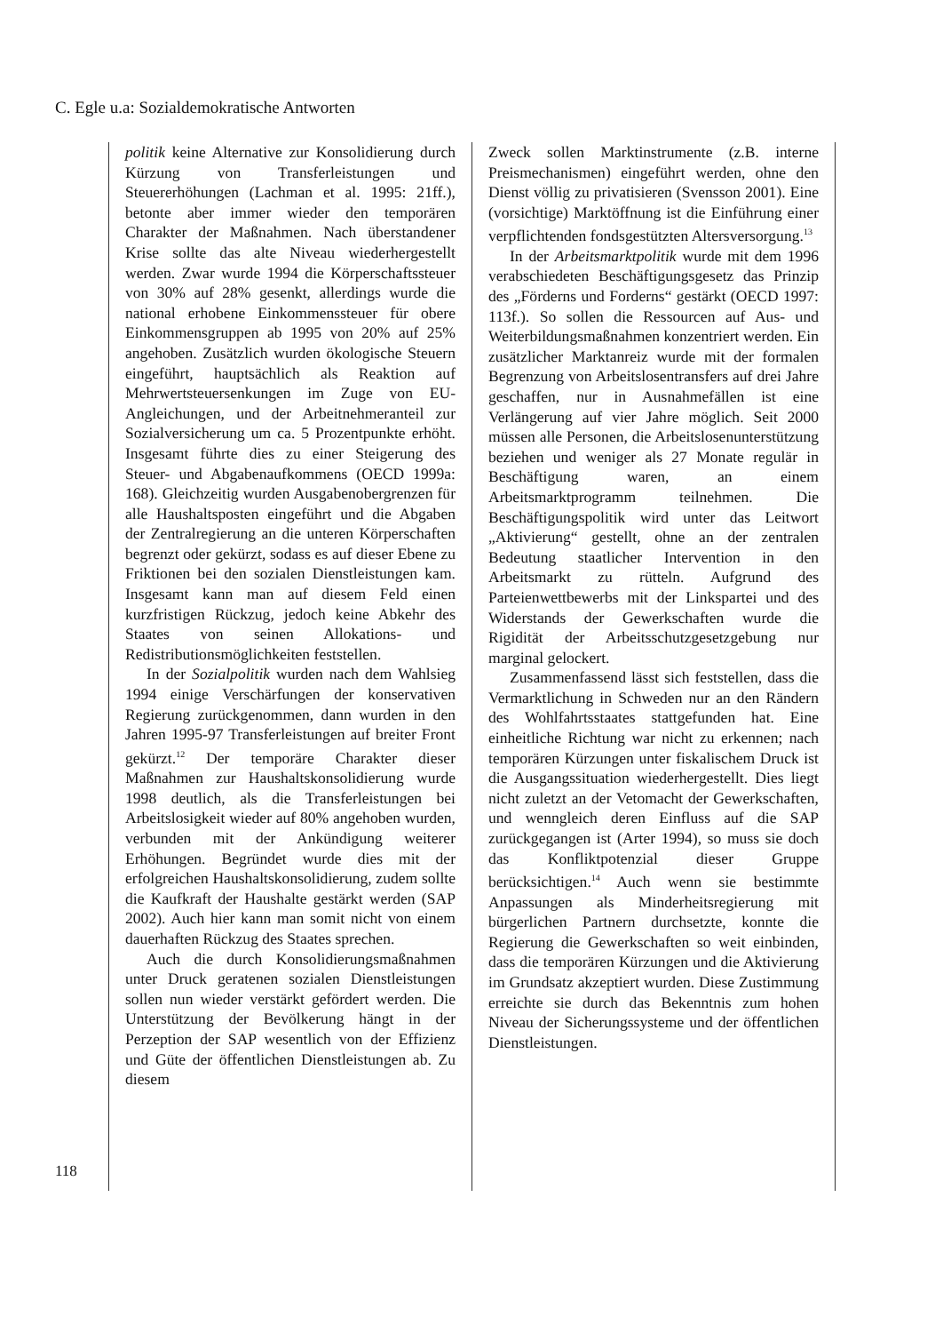C. Egle u.a: Sozialdemokratische Antworten
118
politik keine Alternative zur Konsolidierung durch Kürzung von Transferleistungen und Steuererhöhungen (Lachman et al. 1995: 21ff.), betonte aber immer wieder den temporären Charakter der Maßnahmen. Nach überstandener Krise sollte das alte Niveau wiederhergestellt werden. Zwar wurde 1994 die Körperschaftssteuer von 30% auf 28% gesenkt, allerdings wurde die national erhobene Einkommenssteuer für obere Einkommensgruppen ab 1995 von 20% auf 25% angehoben. Zusätzlich wurden ökologische Steuern eingeführt, hauptsächlich als Reaktion auf Mehrwertsteuersenkungen im Zuge von EU-Angleichungen, und der Arbeitnehmeranteil zur Sozialversicherung um ca. 5 Prozentpunkte erhöht. Insgesamt führte dies zu einer Steigerung des Steuer- und Abgabenaufkommens (OECD 1999a: 168). Gleichzeitig wurden Ausgabenobergrenzen für alle Haushaltsposten eingeführt und die Abgaben der Zentralregierung an die unteren Körperschaften begrenzt oder gekürzt, sodass es auf dieser Ebene zu Friktionen bei den sozialen Dienstleistungen kam. Insgesamt kann man auf diesem Feld einen kurzfristigen Rückzug, jedoch keine Abkehr des Staates von seinen Allokations- und Redistributionsmöglichkeiten feststellen.
In der Sozialpolitik wurden nach dem Wahlsieg 1994 einige Verschärfungen der konservativen Regierung zurückgenommen, dann wurden in den Jahren 1995-97 Transferleistungen auf breiter Front gekürzt.<sup>12</sup> Der temporäre Charakter dieser Maßnahmen zur Haushaltskonsolidierung wurde 1998 deutlich, als die Transferleistungen bei Arbeitslosigkeit wieder auf 80% angehoben wurden, verbunden mit der Ankündigung weiterer Erhöhungen. Begründet wurde dies mit der erfolgreichen Haushaltskonsolidierung, zudem sollte die Kaufkraft der Haushalte gestärkt werden (SAP 2002). Auch hier kann man somit nicht von einem dauerhaften Rückzug des Staates sprechen.
Auch die durch Konsolidierungsmaßnahmen unter Druck geratenen sozialen Dienstleistungen sollen nun wieder verstärkt gefördert werden. Die Unterstützung der Bevölkerung hängt in der Perzeption der SAP wesentlich von der Effizienz und Güte der öffentlichen Dienstleistungen ab. Zu diesem
Zweck sollen Marktinstrumente (z.B. interne Preismechanismen) eingeführt werden, ohne den Dienst völlig zu privatisieren (Svensson 2001). Eine (vorsichtige) Marktöffnung ist die Einführung einer verpflichtenden fondsgestützten Altersversorgung.<sup>13</sup>
In der Arbeitsmarktpolitik wurde mit dem 1996 verabschiedeten Beschäftigungsgesetz das Prinzip des „Förderns und Forderns“ gestärkt (OECD 1997: 113f.). So sollen die Ressourcen auf Aus- und Weiterbildungsmaßnahmen konzentriert werden. Ein zusätzlicher Marktanreiz wurde mit der formalen Begrenzung von Arbeitslosentransfers auf drei Jahre geschaffen, nur in Ausnahmefällen ist eine Verlängerung auf vier Jahre möglich. Seit 2000 müssen alle Personen, die Arbeitslosenunterstützung beziehen und weniger als 27 Monate regulär in Beschäftigung waren, an einem Arbeitsmarktprogramm teilnehmen. Die Beschäftigungspolitik wird unter das Leitwort „Aktivierung“ gestellt, ohne an der zentralen Bedeutung staatlicher Intervention in den Arbeitsmarkt zu rütteln. Aufgrund des Parteienwettbewerbs mit der Linkspartei und des Widerstands der Gewerkschaften wurde die Rigidität der Arbeitsschutzgesetzgebung nur marginal gelockert.
Zusammenfassend lässt sich feststellen, dass die Vermarktlichung in Schweden nur an den Rändern des Wohlfahrtsstaates stattgefunden hat. Eine einheitliche Richtung war nicht zu erkennen; nach temporären Kürzungen unter fiskalischem Druck ist die Ausgangssituation wiederhergestellt. Dies liegt nicht zuletzt an der Vetomacht der Gewerkschaften, und wenngleich deren Einfluss auf die SAP zurückgegangen ist (Arter 1994), so muss sie doch das Konfliktpotenzial dieser Gruppe berücksichtigen.<sup>14</sup> Auch wenn sie bestimmte Anpassungen als Minderheitsregierung mit bürgerlichen Partnern durchsetzte, konnte die Regierung die Gewerkschaften so weit einbinden, dass die temporären Kürzungen und die Aktivierung im Grundsatz akzeptiert wurden. Diese Zustimmung erreichte sie durch das Bekenntnis zum hohen Niveau der Sicherungssysteme und der öffentlichen Dienstleistungen.